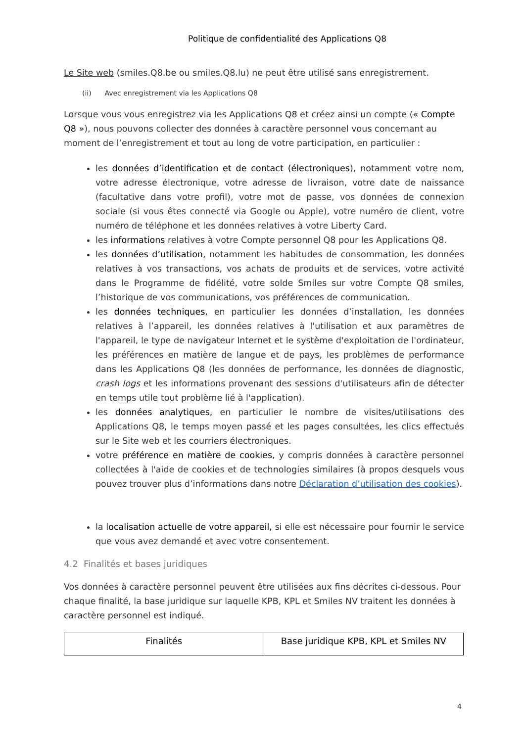Politique de confidentialité des Applications Q8
Le Site web (smiles.Q8.be ou smiles.Q8.lu) ne peut être utilisé sans enregistrement.
(ii) Avec enregistrement via les Applications Q8
Lorsque vous vous enregistrez via les Applications Q8 et créez ainsi un compte (« Compte Q8 »), nous pouvons collecter des données à caractère personnel vous concernant au moment de l’enregistrement et tout au long de votre participation, en particulier :
les données d’identification et de contact (électroniques), notamment votre nom, votre adresse électronique, votre adresse de livraison, votre date de naissance (facultative dans votre profil), votre mot de passe, vos données de connexion sociale (si vous êtes connecté via Google ou Apple), votre numéro de client, votre numéro de téléphone et les données relatives à votre Liberty Card.
les informations relatives à votre Compte personnel Q8 pour les Applications Q8.
les données d’utilisation, notamment les habitudes de consommation, les données relatives à vos transactions, vos achats de produits et de services, votre activité dans le Programme de fidélité, votre solde Smiles sur votre Compte Q8 smiles, l’historique de vos communications, vos préférences de communication.
les données techniques, en particulier les données d’installation, les données relatives à l’appareil, les données relatives à l'utilisation et aux paramètres de l'appareil, le type de navigateur Internet et le système d'exploitation de l'ordinateur, les préférences en matière de langue et de pays, les problèmes de performance dans les Applications Q8 (les données de performance, les données de diagnostic, crash logs et les informations provenant des sessions d'utilisateurs afin de détecter en temps utile tout problème lié à l'application).
les données analytiques, en particulier le nombre de visites/utilisations des Applications Q8, le temps moyen passé et les pages consultées, les clics effectués sur le Site web et les courriers électroniques.
votre préférence en matière de cookies, y compris données à caractère personnel collectées à l'aide de cookies et de technologies similaires (à propos desquels vous pouvez trouver plus d’informations dans notre Déclaration d’utilisation des cookies).
la localisation actuelle de votre appareil, si elle est nécessaire pour fournir le service que vous avez demandé et avec votre consentement.
4.2 Finalités et bases juridiques
Vos données à caractère personnel peuvent être utilisées aux fins décrites ci-dessous. Pour chaque finalité, la base juridique sur laquelle KPB, KPL et Smiles NV traitent les données à caractère personnel est indiqué.
| Finalités | Base juridique KPB, KPL et Smiles NV |
| --- | --- |
4